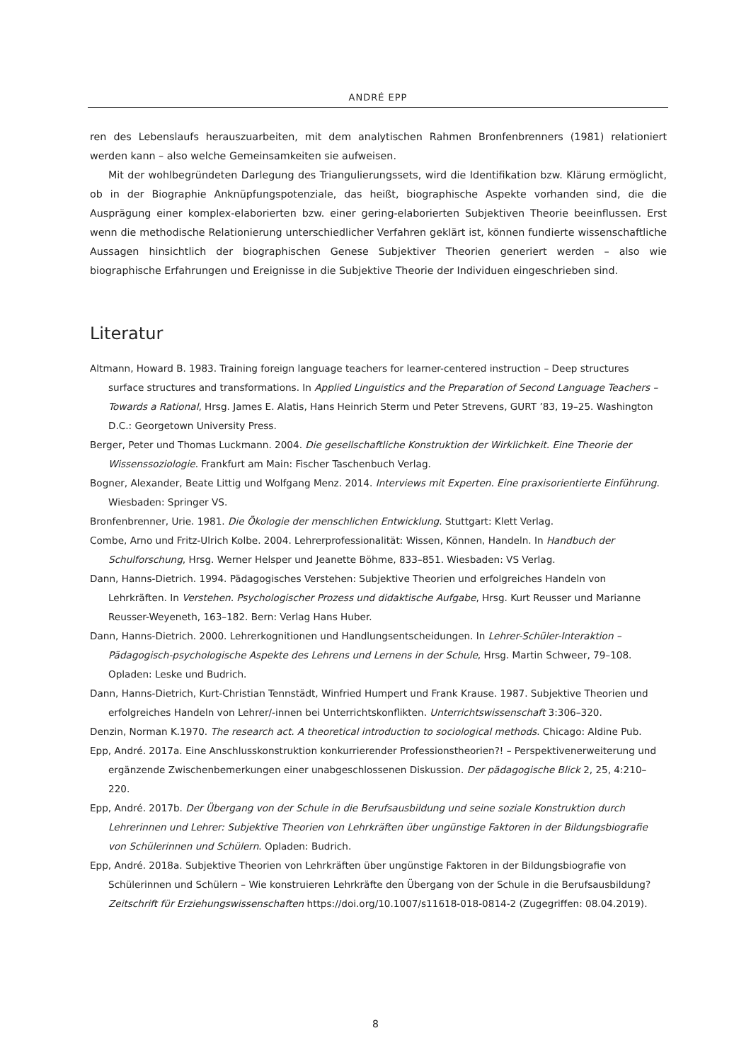ANDRÉ EPP
ren des Lebenslaufs herauszuarbeiten, mit dem analytischen Rahmen Bronfenbrenners (1981) relationiert werden kann – also welche Gemeinsamkeiten sie aufweisen.
Mit der wohlbegründeten Darlegung des Triangulierungssets, wird die Identifikation bzw. Klärung ermöglicht, ob in der Biographie Anknüpfungspotenziale, das heißt, biographische Aspekte vorhanden sind, die die Ausprägung einer komplex-elaborierten bzw. einer gering-elaborierten Subjektiven Theorie beeinflussen. Erst wenn die methodische Relationierung unterschiedlicher Verfahren geklärt ist, können fundierte wissenschaftliche Aussagen hinsichtlich der biographischen Genese Subjektiver Theorien generiert werden – also wie biographische Erfahrungen und Ereignisse in die Subjektive Theorie der Individuen eingeschrieben sind.
Literatur
Altmann, Howard B. 1983. Training foreign language teachers for learner-centered instruction – Deep structures surface structures and transformations. In Applied Linguistics and the Preparation of Second Language Teachers – Towards a Rational, Hrsg. James E. Alatis, Hans Heinrich Sterm und Peter Strevens, GURT ’83, 19–25. Washington D.C.: Georgetown University Press.
Berger, Peter und Thomas Luckmann. 2004. Die gesellschaftliche Konstruktion der Wirklichkeit. Eine Theorie der Wissenssoziologie. Frankfurt am Main: Fischer Taschenbuch Verlag.
Bogner, Alexander, Beate Littig und Wolfgang Menz. 2014. Interviews mit Experten. Eine praxisorientierte Einführung. Wiesbaden: Springer VS.
Bronfenbrenner, Urie. 1981. Die Ökologie der menschlichen Entwicklung. Stuttgart: Klett Verlag.
Combe, Arno und Fritz-Ulrich Kolbe. 2004. Lehrerprofessionalität: Wissen, Können, Handeln. In Handbuch der Schulforschung, Hrsg. Werner Helsper und Jeanette Böhme, 833–851. Wiesbaden: VS Verlag.
Dann, Hanns-Dietrich. 1994. Pädagogisches Verstehen: Subjektive Theorien und erfolgreiches Handeln von Lehrkräften. In Verstehen. Psychologischer Prozess und didaktische Aufgabe, Hrsg. Kurt Reusser und Marianne Reusser-Weyeneth, 163–182. Bern: Verlag Hans Huber.
Dann, Hanns-Dietrich. 2000. Lehrerkognitionen und Handlungsentscheidungen. In Lehrer-Schüler-Interaktion – Pädagogisch-psychologische Aspekte des Lehrens und Lernens in der Schule, Hrsg. Martin Schweer, 79–108. Opladen: Leske und Budrich.
Dann, Hanns-Dietrich, Kurt-Christian Tennstädt, Winfried Humpert und Frank Krause. 1987. Subjektive Theorien und erfolgreiches Handeln von Lehrer/-innen bei Unterrichtskonflikten. Unterrichtswissenschaft 3:306–320.
Denzin, Norman K.1970. The research act. A theoretical introduction to sociological methods. Chicago: Aldine Pub.
Epp, André. 2017a. Eine Anschlusskonstruktion konkurrierender Professionstheorien?! – Perspektivenerweiterung und ergänzende Zwischenbemerkungen einer unabgeschlossenen Diskussion. Der pädagogische Blick 2, 25, 4:210–220.
Epp, André. 2017b. Der Übergang von der Schule in die Berufsausbildung und seine soziale Konstruktion durch Lehrerinnen und Lehrer: Subjektive Theorien von Lehrkräften über ungünstige Faktoren in der Bildungsbiografie von Schülerinnen und Schülern. Opladen: Budrich.
Epp, André. 2018a. Subjektive Theorien von Lehrkräften über ungünstige Faktoren in der Bildungsbiografie von Schülerinnen und Schülern – Wie konstruieren Lehrkräfte den Übergang von der Schule in die Berufsausbildung? Zeitschrift für Erziehungswissenschaften https://doi.org/10.1007/s11618-018-0814-2 (Zugegriffen: 08.04.2019).
8